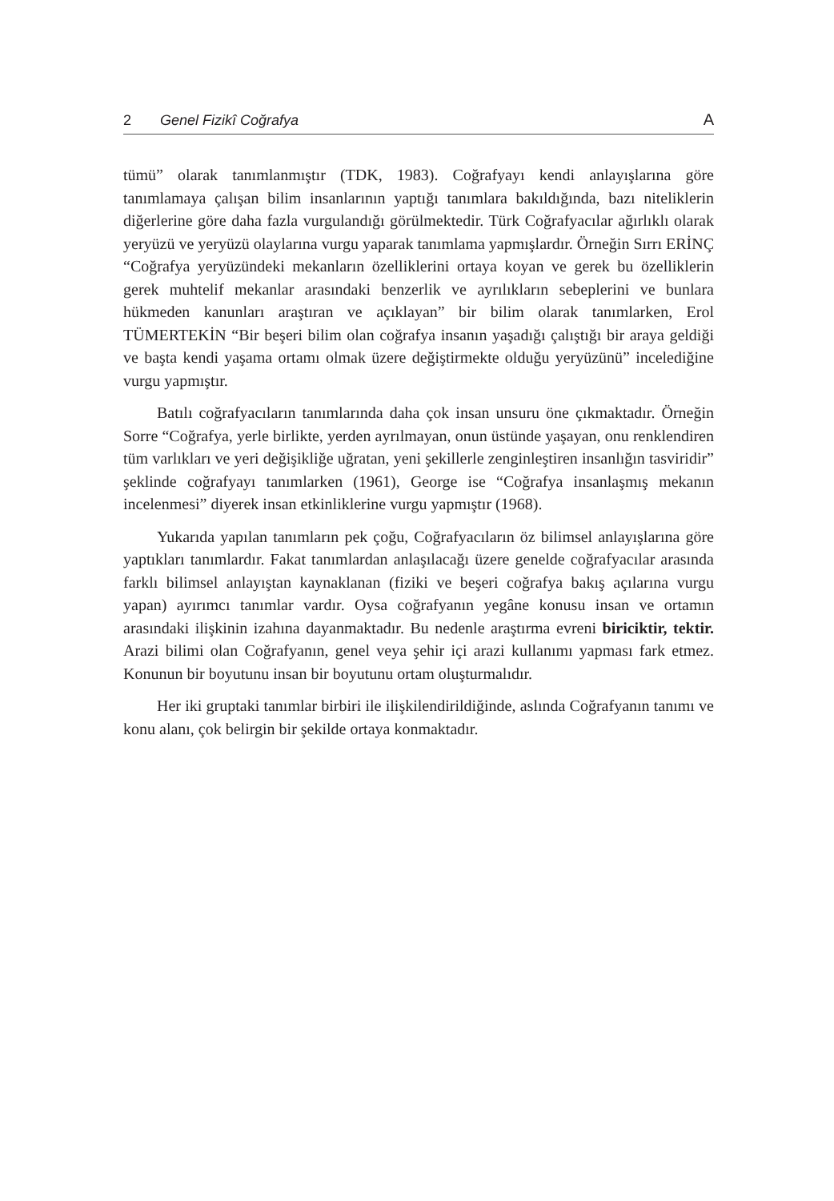2 Genel Fizikî Coğrafya A
tümü” olarak tanımlanmıştır (TDK, 1983). Coğrafyayı kendi anlayışlarına göre tanımlamaya çalışan bilim insanlarının yaptığı tanımlara bakıldığında, bazı niteliklerin diğerlerine göre daha fazla vurgulandığı görülmektedir. Türk Coğrafyacılar ağırlıklı olarak yeryüzü ve yeryüzü olaylarına vurgu yaparak tanımlama yapmışlardır. Örneğin Sırrı ERİNÇ “Coğrafya yeryüzündeki mekanların özelliklerini ortaya koyan ve gerek bu özelliklerin gerek muhtelif mekanlar arasındaki benzerlik ve ayrılıkların sebeplerini ve bunlara hükmeden kanunları araştıran ve açıklayan” bir bilim olarak tanımlarken, Erol TÜMERTEKİN “Bir beşeri bilim olan coğrafya insanın yaşadığı çalıştığı bir araya geldiği ve başta kendi yaşama ortamı olmak üzere değiştirmekte olduğu yeryüzünü” incelediğine vurgu yapmıştır.
Batılı coğrafyacıların tanımlarında daha çok insan unsuru öne çıkmaktadır. Örneğin Sorre “Coğrafya, yerle birlikte, yerden ayrılmayan, onun üstünde yaşayan, onu renklendiren tüm varlıkları ve yeri değişikliğe uğratan, yeni şekillerle zenginleştiren insanlığın tasviridir” şeklinde coğrafyayı tanımlarken (1961), George ise “Coğrafya insanlaşmış mekanın incelenmesi” diyerek insan etkinliklerine vurgu yapmıştır (1968).
Yukarıda yapılan tanımların pek çoğu, Coğrafyacıların öz bilimsel anlayışlarına göre yaptıkları tanımlardır. Fakat tanımlardan anlaşılacağı üzere genelde coğrafyacılar arasında farklı bilimsel anlayıştan kaynaklanan (fiziki ve beşeri coğrafya bakış açılarına vurgu yapan) ayırımcı tanımlar vardır. Oysa coğrafyanın yegâne konusu insan ve ortamın arasındaki ilişkinin izahına dayanmaktadır. Bu nedenle araştırma evreni biriciktir, tektir. Arazi bilimi olan Coğrafyanın, genel veya şehir içi arazi kullanımı yapması fark etmez. Konunun bir boyutunu insan bir boyutunu ortam oluşturmalıdır.
Her iki gruptaki tanımlar birbiri ile ilişkilendirildiğinde, aslında Coğrafyanın tanımı ve konu alanı, çok belirgin bir şekilde ortaya konmaktadır.